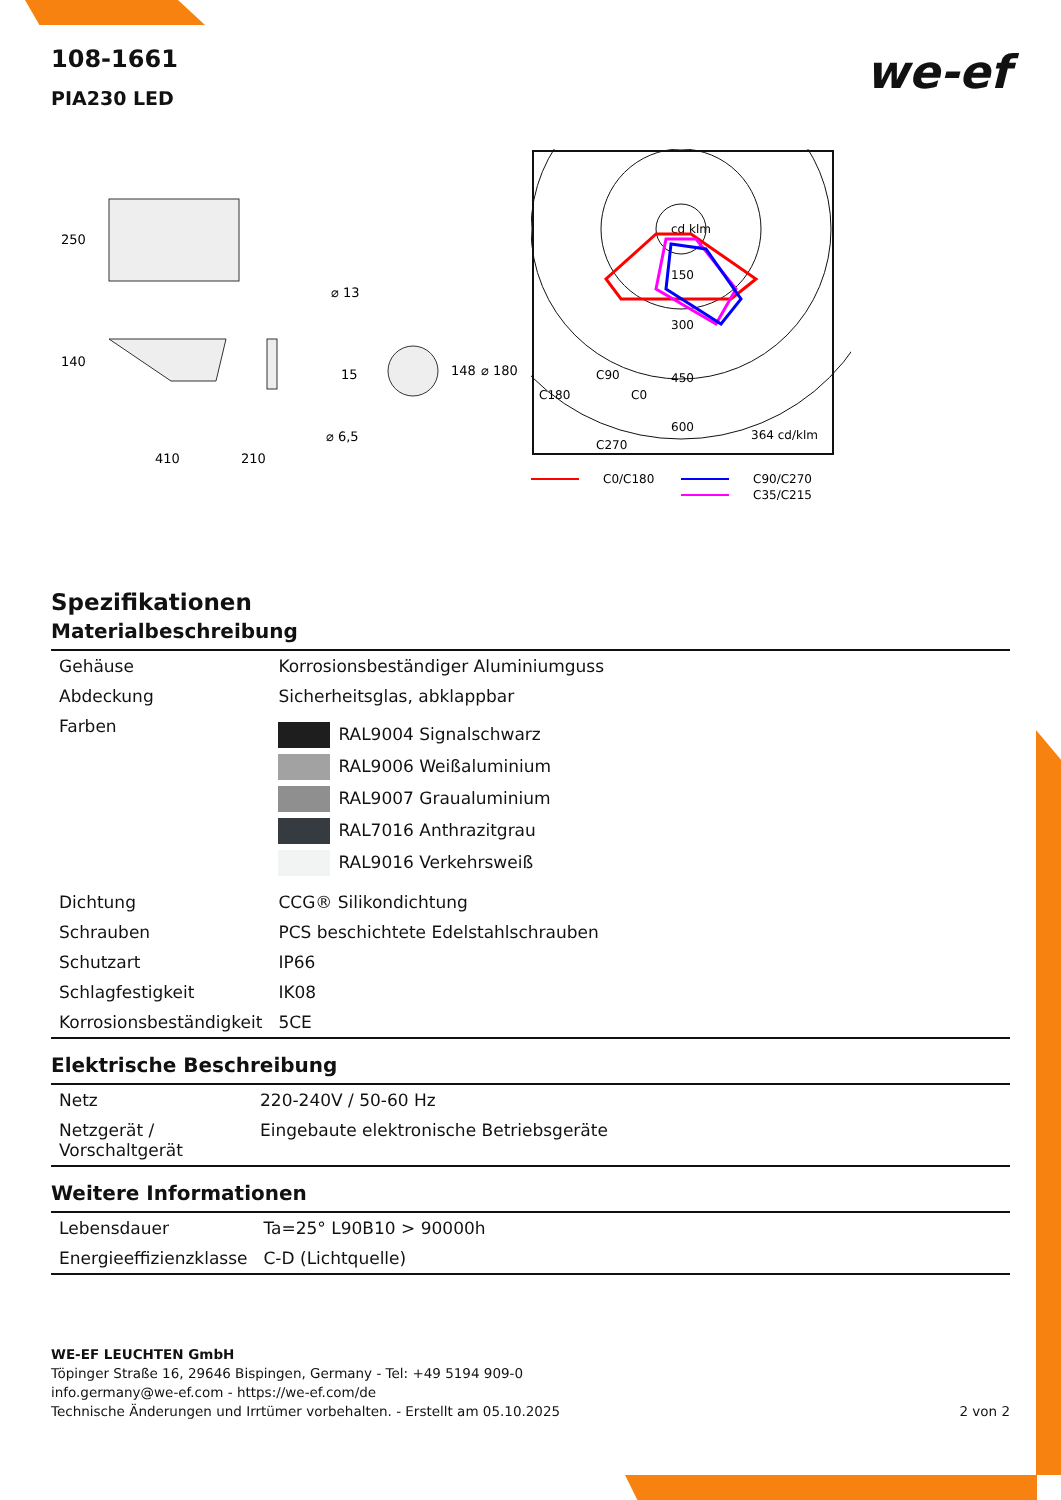we-ef
108-1661
PIA230 LED
250
140
410
210
⌀ 13
15
⌀ 6,5
148
⌀ 180
cd klm
150
300
450
600
C90
C180
C0
C270
364 cd/klm
C0/C180
C90/C270
C35/C215
Spezifikationen
Materialbeschreibung
| Gehäuse | Korrosionsbeständiger Aluminiumguss |
| Abdeckung | Sicherheitsglas, abklappbar |
| Farben | RAL9004 Signalschwarz RAL9006 Weißaluminium RAL9007 Graualuminium RAL7016 Anthrazitgrau RAL9016 Verkehrsweiß |
| Dichtung | CCG® Silikondichtung |
| Schrauben | PCS beschichtete Edelstahlschrauben |
| Schutzart | IP66 |
| Schlagfestigkeit | IK08 |
| Korrosionsbeständigkeit | 5CE |
Elektrische Beschreibung
| Netz | 220-240V / 50-60 Hz |
| Netzgerät / Vorschaltgerät | Eingebaute elektronische Betriebsgeräte |
Weitere Informationen
| Lebensdauer | Ta=25° L90B10 > 90000h |
| Energieeffizienzklasse | C-D (Lichtquelle) |
WE-EF LEUCHTEN GmbH
Töpinger Straße 16, 29646 Bispingen, Germany - Tel: +49 5194 909-0
info.germany@we-ef.com - https://we-ef.com/de
Technische Änderungen und Irrtümer vorbehalten. - Erstellt am 05.10.2025 2 von 2